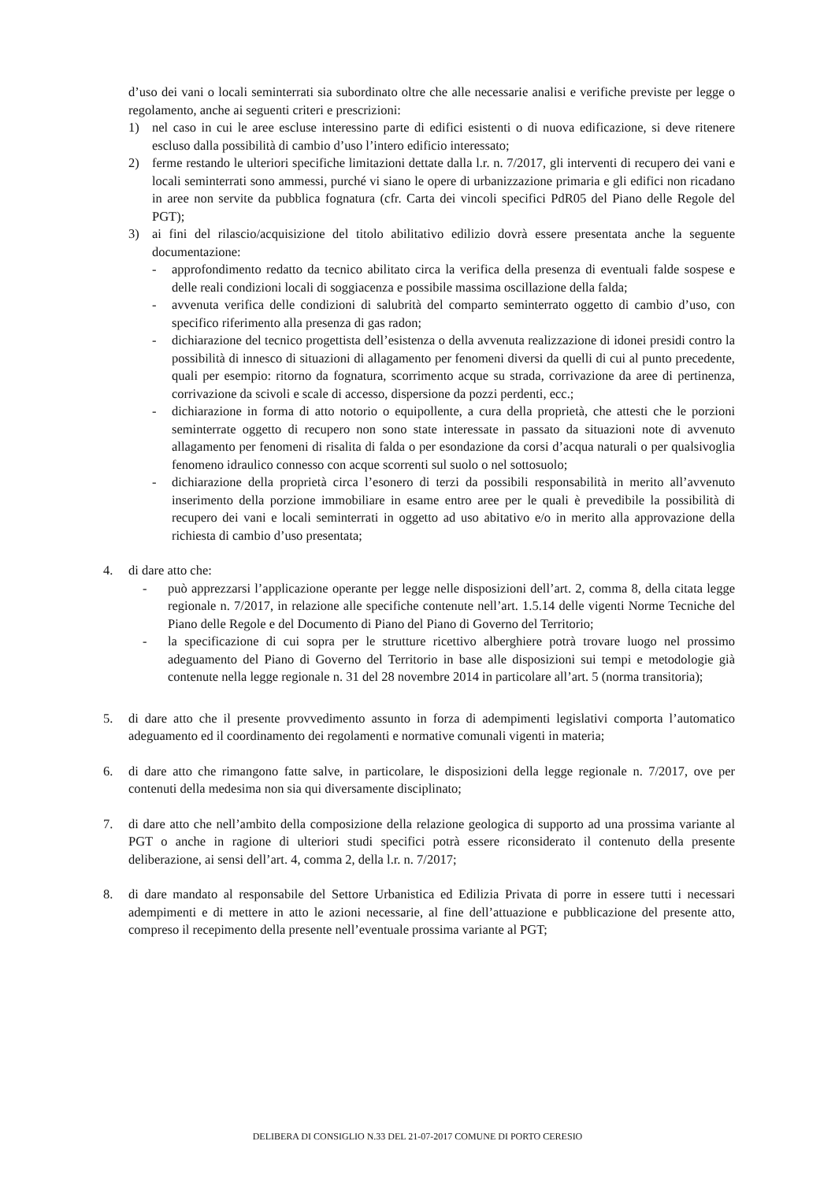d’uso dei vani o locali seminterrati sia subordinato oltre che alle necessarie analisi e verifiche previste per legge o regolamento, anche ai seguenti criteri e prescrizioni:
1) nel caso in cui le aree escluse interessino parte di edifici esistenti o di nuova edificazione, si deve ritenere escluso dalla possibilità di cambio d’uso l’intero edificio interessato;
2) ferme restando le ulteriori specifiche limitazioni dettate dalla l.r. n. 7/2017, gli interventi di recupero dei vani e locali seminterrati sono ammessi, purché vi siano le opere di urbanizzazione primaria e gli edifici non ricadano in aree non servite da pubblica fognatura (cfr. Carta dei vincoli specifici PdR05 del Piano delle Regole del PGT);
3) ai fini del rilascio/acquisizione del titolo abilitativo edilizio dovrà essere presentata anche la seguente documentazione:
- approfondimento redatto da tecnico abilitato circa la verifica della presenza di eventuali falde sospese e delle reali condizioni locali di soggiacenza e possibile massima oscillazione della falda;
- avvenuta verifica delle condizioni di salubrità del comparto seminterrato oggetto di cambio d’uso, con specifico riferimento alla presenza di gas radon;
- dichiarazione del tecnico progettista dell’esistenza o della avvenuta realizzazione di idonei presidi contro la possibilità di innesco di situazioni di allagamento per fenomeni diversi da quelli di cui al punto precedente, quali per esempio: ritorno da fognatura, scorrimento acque su strada, corrivazione da aree di pertinenza, corrivazione da scivoli e scale di accesso, dispersione da pozzi perdenti, ecc.;
- dichiarazione in forma di atto notorio o equipollente, a cura della proprietà, che attesti che le porzioni seminterrate oggetto di recupero non sono state interessate in passato da situazioni note di avvenuto allagamento per fenomeni di risalita di falda o per esondazione da corsi d’acqua naturali o per qualsivoglia fenomeno idraulico connesso con acque scorrenti sul suolo o nel sottosuolo;
- dichiarazione della proprietà circa l’esonero di terzi da possibili responsabilità in merito all’avvenuto inserimento della porzione immobiliare in esame entro aree per le quali è prevedibile la possibilità di recupero dei vani e locali seminterrati in oggetto ad uso abitativo e/o in merito alla approvazione della richiesta di cambio d’uso presentata;
4. di dare atto che:
- può apprezzarsi l’applicazione operante per legge nelle disposizioni dell’art. 2, comma 8, della citata legge regionale n. 7/2017, in relazione alle specifiche contenute nell’art. 1.5.14 delle vigenti Norme Tecniche del Piano delle Regole e del Documento di Piano del Piano di Governo del Territorio;
- la specificazione di cui sopra per le strutture ricettivo alberghiere potrà trovare luogo nel prossimo adeguamento del Piano di Governo del Territorio in base alle disposizioni sui tempi e metodologie già contenute nella legge regionale n. 31 del 28 novembre 2014 in particolare all’art. 5 (norma transitoria);
5. di dare atto che il presente provvedimento assunto in forza di adempimenti legislativi comporta l’automatico adeguamento ed il coordinamento dei regolamenti e normative comunali vigenti in materia;
6. di dare atto che rimangono fatte salve, in particolare, le disposizioni della legge regionale n. 7/2017, ove per contenuti della medesima non sia qui diversamente disciplinato;
7. di dare atto che nell’ambito della composizione della relazione geologica di supporto ad una prossima variante al PGT o anche in ragione di ulteriori studi specifici potrà essere riconsiderato il contenuto della presente deliberazione, ai sensi dell’art. 4, comma 2, della l.r. n. 7/2017;
8. di dare mandato al responsabile del Settore Urbanistica ed Edilizia Privata di porre in essere tutti i necessari adempimenti e di mettere in atto le azioni necessarie, al fine dell’attuazione e pubblicazione del presente atto, compreso il recepimento della presente nell’eventuale prossima variante al PGT;
DELIBERA DI CONSIGLIO N.33 DEL 21-07-2017 COMUNE DI PORTO CERESIO